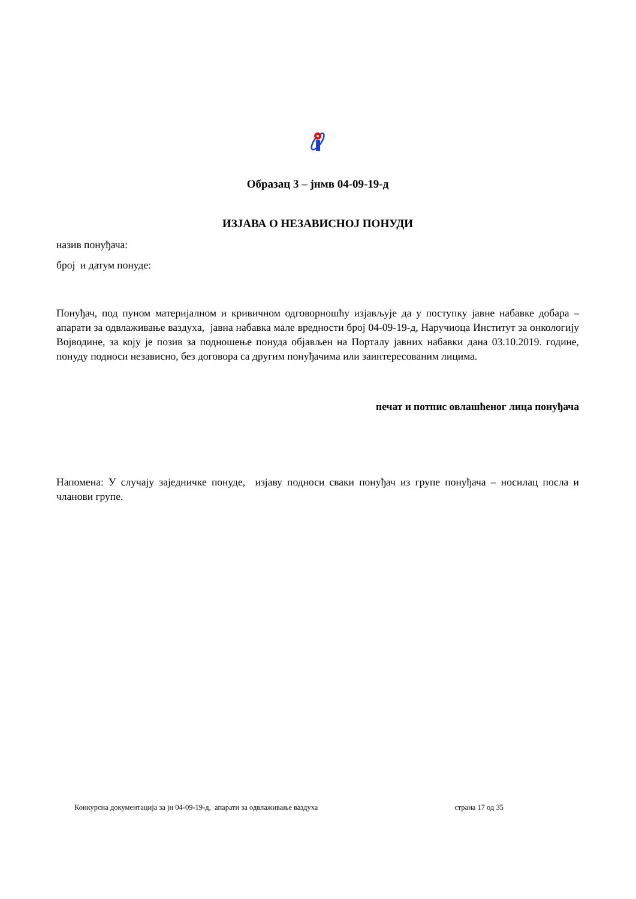Образац 3 – јнмв 04-09-19-д
ИЗЈАВА О НЕЗАВИСНОЈ ПОНУДИ
назив понуђача:
број и датум понуде:
Понуђач, под пуном материјалном и кривичном одговорношћу изјављује да у поступку јавне набавке добара – апарати за одвлаживање ваздуха, јавна набавка мале вредности број 04-09-19-д, Наручиоца Институт за онкологију Војводине, за коју је позив за подношење понуда објављен на Порталу јавних набавки дана 03.10.2019. године, понуду подноси независно, без договора са другим понуђачима или заинтересованим лицима.
печат и потпис овлашћеног лица понуђача
Напомена: У случају заједничке понуде, изјаву подноси сваки понуђач из групе понуђача – носилац посла и чланови групе.
Конкурсна документација за јн 04-09-19-д, апарати за одвлаживање ваздуха страна 17 од 35